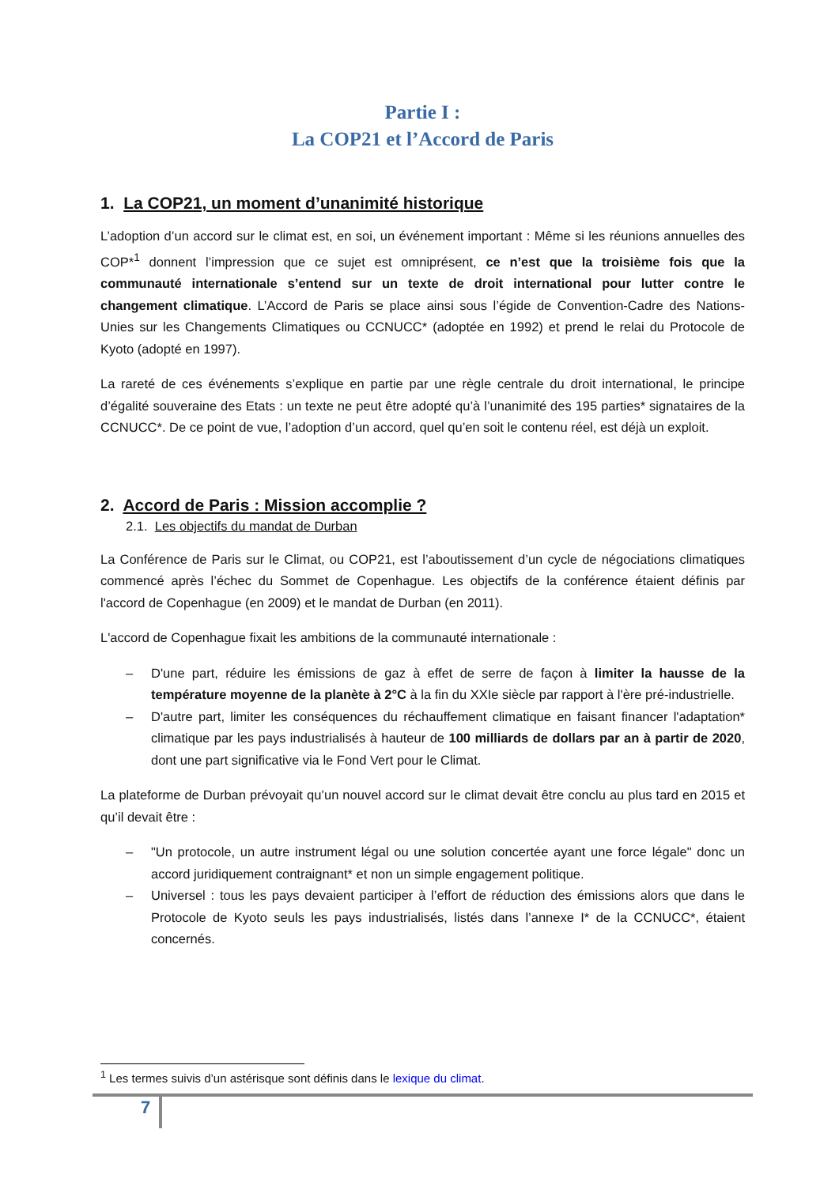Partie I :
La COP21 et l’Accord de Paris
1. La COP21, un moment d’unanimité historique
L’adoption d’un accord sur le climat est, en soi, un événement important : Même si les réunions annuelles des COP*<sup>1</sup> donnent l’impression que ce sujet est omniprésent, ce n’est que la troisième fois que la communauté internationale s’entend sur un texte de droit international pour lutter contre le changement climatique. L’Accord de Paris se place ainsi sous l’égide de Convention-Cadre des Nations-Unies sur les Changements Climatiques ou CCNUCC* (adoptée en 1992) et prend le relai du Protocole de Kyoto (adopté en 1997).
La rareté de ces événements s’explique en partie par une règle centrale du droit international, le principe d’égalité souveraine des Etats : un texte ne peut être adopté qu’à l’unanimité des 195 parties* signataires de la CCNUCC*. De ce point de vue, l’adoption d’un accord, quel qu’en soit le contenu réel, est déjà un exploit.
2. Accord de Paris : Mission accomplie ?
2.1. Les objectifs du mandat de Durban
La Conférence de Paris sur le Climat, ou COP21, est l’aboutissement d’un cycle de négociations climatiques commencé après l’échec du Sommet de Copenhague. Les objectifs de la conférence étaient définis par l'accord de Copenhague (en 2009) et le mandat de Durban (en 2011).
L'accord de Copenhague fixait les ambitions de la communauté internationale :
– D'une part, réduire les émissions de gaz à effet de serre de façon à limiter la hausse de la température moyenne de la planète à 2°C à la fin du XXIe siècle par rapport à l'ère pré-industrielle.
– D'autre part, limiter les conséquences du réchauffement climatique en faisant financer l'adaptation* climatique par les pays industrialisés à hauteur de 100 milliards de dollars par an à partir de 2020, dont une part significative via le Fond Vert pour le Climat.
La plateforme de Durban prévoyait qu’un nouvel accord sur le climat devait être conclu au plus tard en 2015 et qu’il devait être :
– "Un protocole, un autre instrument légal ou une solution concertée ayant une force légale" donc un accord juridiquement contraignant* et non un simple engagement politique.
– Universel : tous les pays devaient participer à l’effort de réduction des émissions alors que dans le Protocole de Kyoto seuls les pays industrialisés, listés dans l’annexe I* de la CCNUCC*, étaient concernés.
<sup>1</sup> Les termes suivis d’un astérisque sont définis dans le lexique du climat.
7